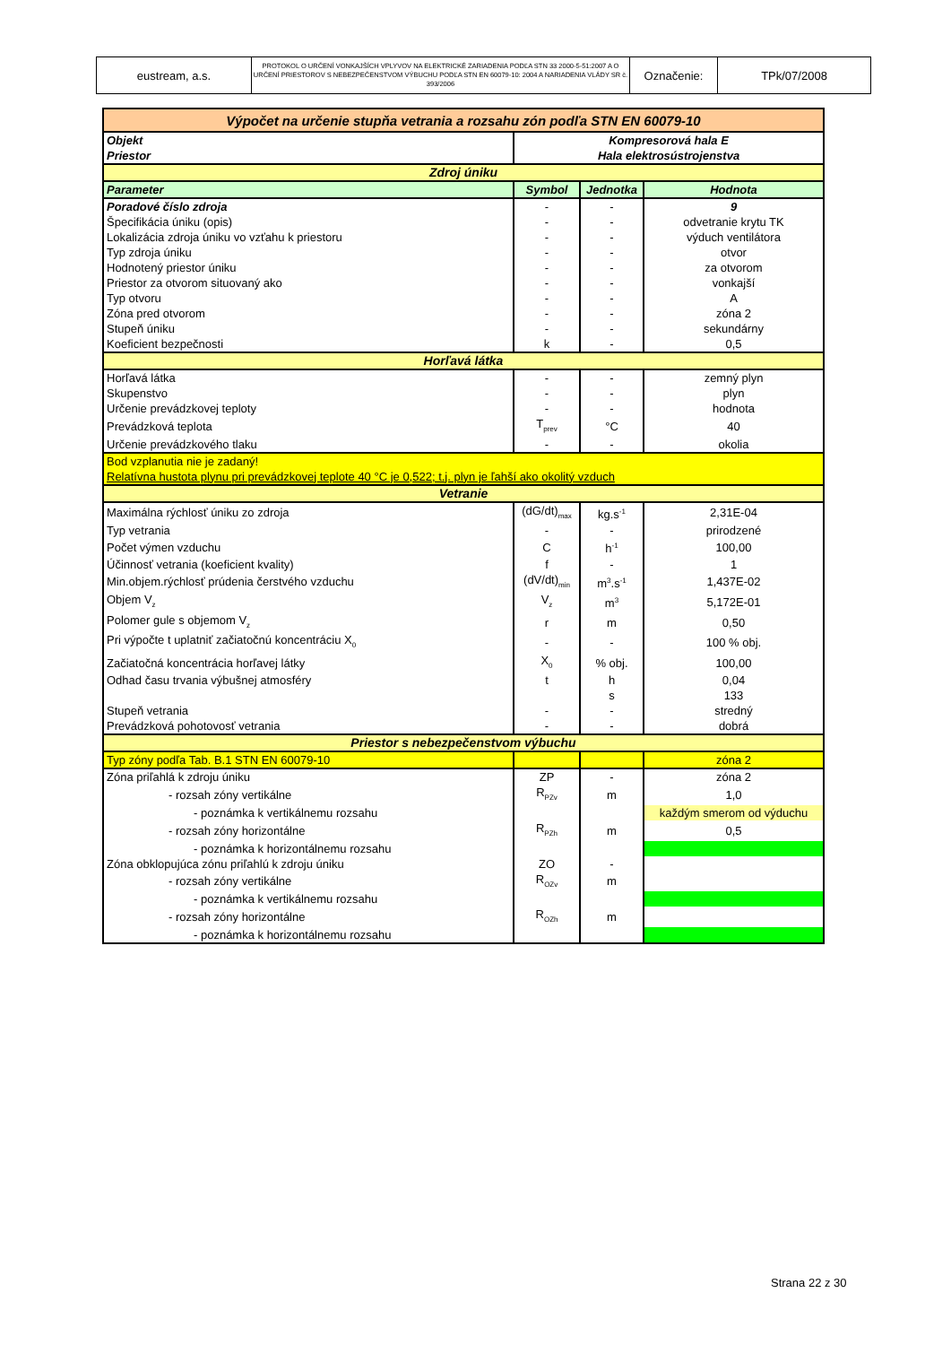| eustream, a.s. | PROTOKOL O URČENÍ VONKAJŠÍCH VPLYVOV NA ELEKTRICKÉ ZARIADENIA PODĽA STN 33 2000-5-51:2007 A O URČENÍ PRIESTOROV S NEBEZPEČENSTVOM VÝBUCHU PODĽA STN EN 60079-10: 2004 A NARIADENIA VLÁDY SR č. 393/2006 | Označenie: | TPk/07/2008 |
| Výpočet na určenie stupňa vetrania a rozsahu zón podľa STN EN 60079-10 | | | |
| Objekt | Kompresorová hala E | | |
| Priestor | Hala elektrosústrojenstva | | |
| Zdroj úniku | | | |
| Parameter | Symbol | Jednotka | Hodnota |
| Poradové číslo zdroja | - | - | 9 |
| Špecifikácia úniku (opis) | - | - | odvetranie krytu TK |
| Lokalizácia zdroja úniku vo vzťahu k priestoru | - | - | výduch ventilátora |
| Typ zdroja úniku | - | - | otvor |
| Hodnotený priestor úniku | - | - | za otvorom |
| Priestor za otvorom situovaný ako | - | - | vonkajší |
| Typ otvoru | - | - | A |
| Zóna pred otvorom | - | - | zóna 2 |
| Stupeň úniku | - | - | sekundárny |
| Koeficient bezpečnosti | k | - | 0,5 |
| Horľavá látka | | | |
| Horľavá látka | - | - | zemný plyn |
| Skupenstvo | - | - | plyn |
| Určenie prevádzkovej teploty | - | - | hodnota |
| Prevádzková teplota | T<sub>prev</sub> | °C | 40 |
| Určenie prevádzkového tlaku | - | - | okolia |
| Bod vzplanutia nie je zadaný! | | | |
| Relatívna hustota plynu pri prevádzkovej teplote 40 °C je 0,522; t.j. plyn je ľahší ako okolitý vzduch | | | |
| Vetranie | | | |
| Maximálna rýchlosť úniku zo zdroja | (dG/dt)<sub>max</sub> | kg.s<sup>-1</sup> | 2,31E-04 |
| Typ vetrania | - | - | prirodzené |
| Počet výmen vzduchu | C | h<sup>-1</sup> | 100,00 |
| Účinnosť vetrania (koeficient kvality) | f | - | 1 |
| Min.objem.rýchlosť prúdenia čerstvého vzduchu | (dV/dt)<sub>min</sub> | m<sup>3</sup>.s<sup>-1</sup> | 1,437E-02 |
| Objem V<sub>z</sub> | V<sub>z</sub> | m<sup>3</sup> | 5,172E-01 |
| Polomer gule s objemom V<sub>z</sub> | r | m | 0,50 |
| Pri výpočte t uplatniť začiatočnú koncentráciu X<sub>0</sub> | - | - | 100 % obj. |
| Začiatočná koncentrácia horľavej látky | X<sub>0</sub> | % obj. | 100,00 |
| Odhad času trvania výbušnej atmosféry | t | h | 0,04 |
| | | s | 133 |
| Stupeň vetrania | - | - | stredný |
| Prevádzková pohotovosť vetrania | - | - | dobrá |
| Priestor s nebezpečenstvom výbuchu | | | |
| Typ zóny podľa Tab. B.1 STN EN 60079-10 | | | zóna 2 |
| Zóna priľahlá k zdroju úniku | ZP | - | zóna 2 |
| - rozsah zóny vertikálne | R<sub>PZv</sub> | m | 1,0 |
| - poznámka k vertikálnemu rozsahu | | | každým smerom od výduchu |
| - rozsah zóny horizontálne | R<sub>PZh</sub> | m | 0,5 |
| - poznámka k horizontálnemu rozsahu | | | |
| Zóna obklopujúca zónu priľahlú k zdroju úniku | ZO | - | |
| - rozsah zóny vertikálne | R<sub>OZv</sub> | m | |
| - poznámka k vertikálnemu rozsahu | | | |
| - rozsah zóny horizontálne | R<sub>OZh</sub> | m | |
| - poznámka k horizontálnemu rozsahu | | | |
Strana 22 z 30